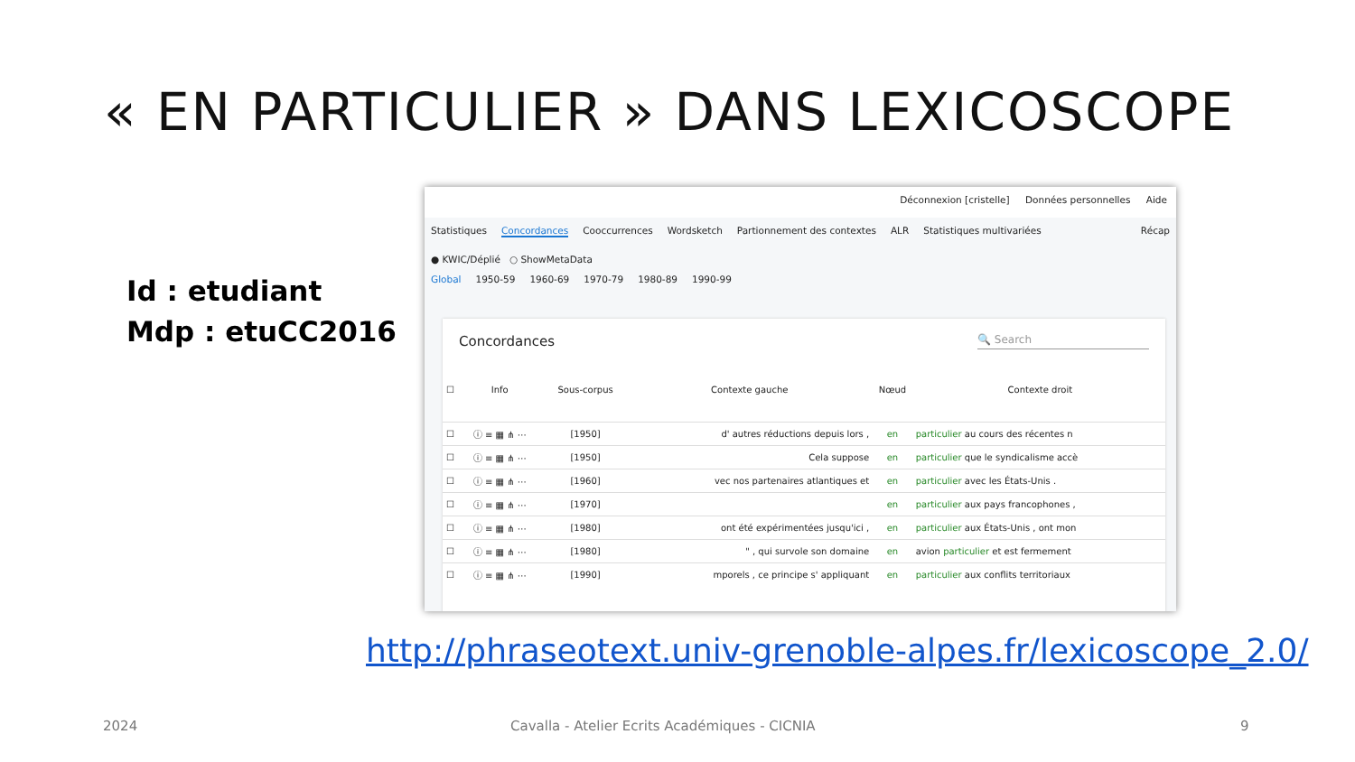« EN PARTICULIER » DANS LEXICOSCOPE
Id : etudiant
Mdp : etuCC2016
Déconnexion [cristelle] Données personnelles Aide
Statistiques Concordances Cooccurrences Wordsketch Partionnement des contextes ALR Statistiques multivariées Récap
● KWIC/Déplié ○ ShowMetaData
Global 1950-59 1960-69 1970-79 1980-89 1990-99
Concordances 🔍 Search
| ☐ | Info | Sous-corpus | Contexte gauche | Nœud | Contexte droit |
| --- | --- | --- | --- | --- | --- |
| ☐ | ⓘ ≡ ▦ ⋔ ⋯ | [1950] | d' autres réductions depuis lors , | en | particulier au cours des récentes n |
| ☐ | ⓘ ≡ ▦ ⋔ ⋯ | [1950] | Cela suppose | en | particulier que le syndicalisme accè |
| ☐ | ⓘ ≡ ▦ ⋔ ⋯ | [1960] | vec nos partenaires atlantiques et | en | particulier avec les États-Unis . |
| ☐ | ⓘ ≡ ▦ ⋔ ⋯ | [1970] | | en | particulier aux pays francophones , |
| ☐ | ⓘ ≡ ▦ ⋔ ⋯ | [1980] | ont été expérimentées jusqu'ici , | en | particulier aux États-Unis , ont mon |
| ☐ | ⓘ ≡ ▦ ⋔ ⋯ | [1980] | " , qui survole son domaine | en | avion particulier et est fermement |
| ☐ | ⓘ ≡ ▦ ⋔ ⋯ | [1990] | mporels , ce principe s' appliquant | en | particulier aux conflits territoriaux |
http://phraseotext.univ-grenoble-alpes.fr/lexicoscope_2.0/
2024
Cavalla - Atelier Ecrits Académiques - CICNIA
9